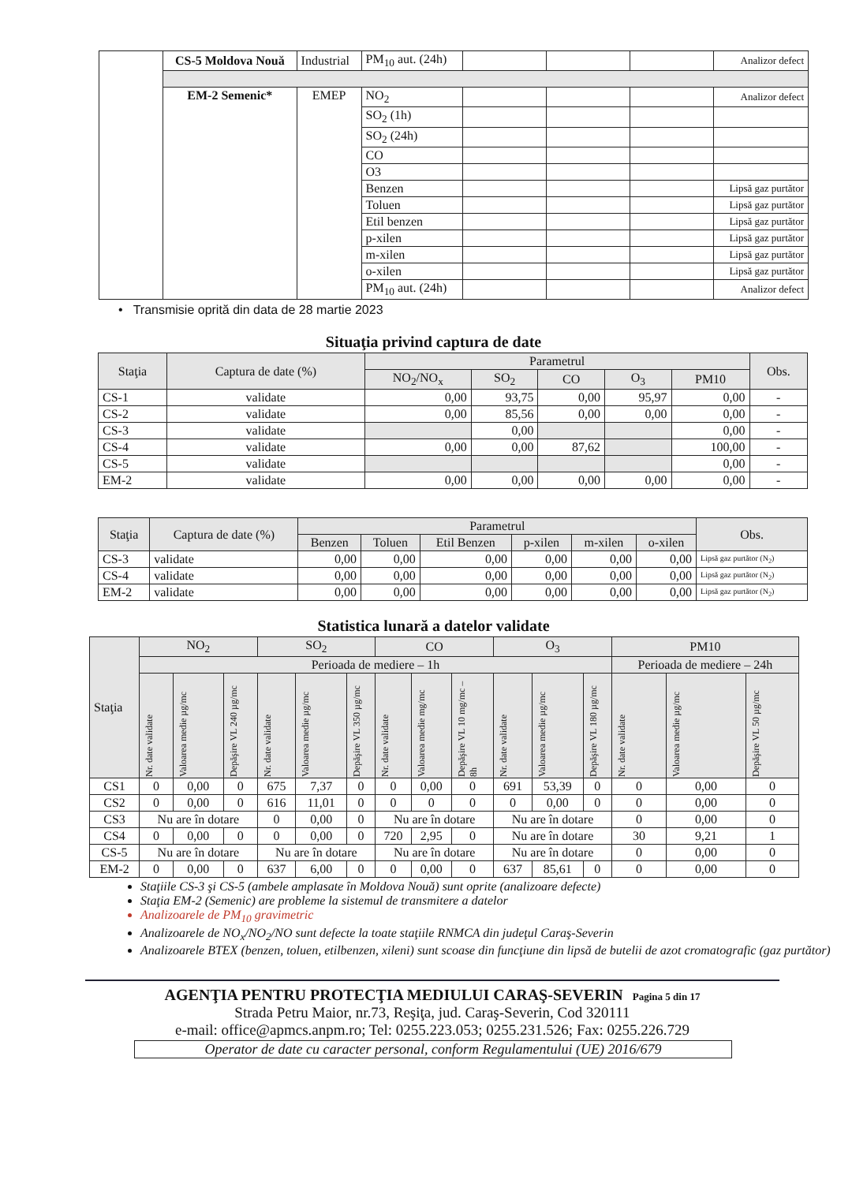| | CS-5 Moldova Nouă | Industrial | PM<sub>10</sub> aut. (24h) | | | | Analizor defect |
| | EM-2 Semenic* | EMEP | NO<sub>2</sub> | | | | Analizor defect |
| | | | SO<sub>2</sub> (1h) | | | | |
| | | | SO<sub>2</sub> (24h) | | | | |
| | | | CO | | | | |
| | | | O3 | | | | |
| | | | Benzen | | | | Lipsă gaz purtător |
| | | | Toluen | | | | Lipsă gaz purtător |
| | | | Etil benzen | | | | Lipsă gaz purtător |
| | | | p-xilen | | | | Lipsă gaz purtător |
| | | | m-xilen | | | | Lipsă gaz purtător |
| | | | o-xilen | | | | Lipsă gaz purtător |
| | | | PM<sub>10</sub> aut. (24h) | | | | Analizor defect |
• Transmisie oprită din data de 28 martie 2023
Situaţia privind captura de date
| Staţia | Captura de date (%) | Parametrul | | | | | Obs. |
| | | NO<sub>2</sub>/NO<sub>x</sub> | SO<sub>2</sub> | CO | O<sub>3</sub> | PM10 | |
| CS-1 | validate | 0,00 | 93,75 | 0,00 | 95,97 | 0,00 | - |
| CS-2 | validate | 0,00 | 85,56 | 0,00 | 0,00 | 0,00 | - |
| CS-3 | validate | | 0,00 | | | 0,00 | - |
| CS-4 | validate | 0,00 | 0,00 | 87,62 | | 100,00 | - |
| CS-5 | validate | | | | | 0,00 | - |
| EM-2 | validate | 0,00 | 0,00 | 0,00 | 0,00 | 0,00 | - |
| Staţia | Captura de date (%) | Parametrul | | | | | | Obs. |
| | | Benzen | Toluen | Etil Benzen | p-xilen | m-xilen | o-xilen | |
| CS-3 | validate | 0,00 | 0,00 | 0,00 | 0,00 | 0,00 | 0,00 | Lipsă gaz purtător (N<sub>2</sub>) |
| CS-4 | validate | 0,00 | 0,00 | 0,00 | 0,00 | 0,00 | 0,00 | Lipsă gaz purtător (N<sub>2</sub>) |
| EM-2 | validate | 0,00 | 0,00 | 0,00 | 0,00 | 0,00 | 0,00 | Lipsă gaz purtător (N<sub>2</sub>) |
Statistica lunară a datelor validate
| Staţia | NO<sub>2</sub> | | | SO<sub>2</sub> | | | CO | | | O<sub>3</sub> | | | PM10 | | |
| | Perioada de mediere – 1h | | | | | | | | | | | | Perioada de mediere – 24h | | |
| | Nr. date validate | Valoarea medie µg/mc | Depăşire VL 240 µg/mc | Nr. date validate | Valoarea medie µg/mc | Depăşire VL 350 µg/mc | Nr. date validate | Valoarea medie mg/mc | Depăşire VL 10 mg/mc –8h | Nr. date validate | Valoarea medie µg/mc | Depăşire VL 180 µg/mc | Nr. date validate | Valoarea medie µg/mc | Depăşire VL 50 µg/mc |
| CS1 | 0 | 0,00 | 0 | 675 | 7,37 | 0 | 0 | 0,00 | 0 | 691 | 53,39 | 0 | 0 | 0,00 | 0 |
| CS2 | 0 | 0,00 | 0 | 616 | 11,01 | 0 | 0 | 0 | 0 | 0 | 0,00 | 0 | 0 | 0,00 | 0 |
| CS3 | Nu are în dotare | | | 0 | 0,00 | 0 | Nu are în dotare | | | Nu are în dotare | | | 0 | 0,00 | 0 |
| CS4 | 0 | 0,00 | 0 | 0 | 0,00 | 0 | 720 | 2,95 | 0 | Nu are în dotare | | | 30 | 9,21 | 1 |
| CS-5 | Nu are în dotare | | | Nu are în dotare | | | Nu are în dotare | | | Nu are în dotare | | | 0 | 0,00 | 0 |
| EM-2 | 0 | 0,00 | 0 | 637 | 6,00 | 0 | 0 | 0,00 | 0 | 637 | 85,61 | 0 | 0 | 0,00 | 0 |
Staţiile CS-3 şi CS-5 (ambele amplasate în Moldova Nouă) sunt oprite (analizoare defecte)
Staţia EM-2 (Semenic) are probleme la sistemul de transmitere a datelor
Analizoarele de PM<sub>10</sub> gravimetric
Analizoarele de NO<sub>x</sub>/NO<sub>2</sub>/NO sunt defecte la toate staţiile RNMCA din judeţul Caraş-Severin
Analizoarele BTEX (benzen, toluen, etilbenzen, xileni) sunt scoase din funcţiune din lipsă de butelii de azot cromatografic (gaz purtător)
AGENŢIA PENTRU PROTECŢIA MEDIULUI CARAŞ-SEVERIN Pagina 5 din 17
Strada Petru Maior, nr.73, Reşiţa, jud. Caraş-Severin, Cod 320111
e-mail: office@apmcs.anpm.ro; Tel: 0255.223.053; 0255.231.526; Fax: 0255.226.729
Operator de date cu caracter personal, conform Regulamentului (UE) 2016/679